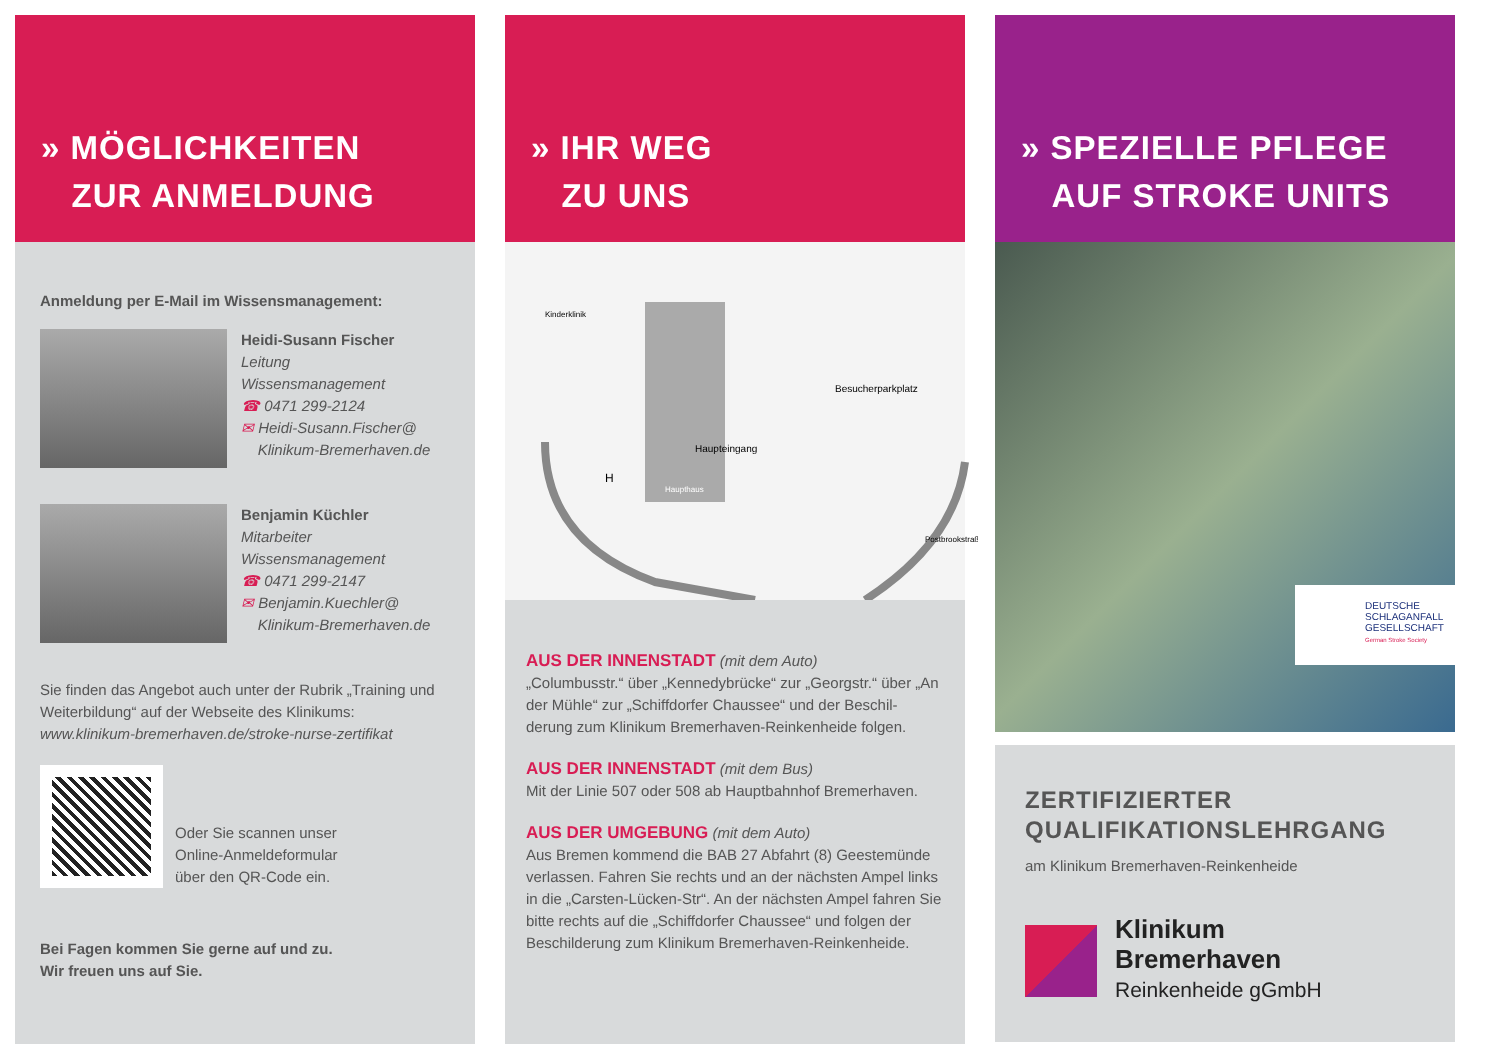» MÖGLICHKEITEN
ZUR ANMELDUNG
Anmeldung per E-Mail im Wissensmanagement:
Heidi-Susann Fischer
Leitung
Wissensmanagement
☎ 0471 299-2124
✉ Heidi-Susann.Fischer@
Klinikum-Bremerhaven.de
Benjamin Küchler
Mitarbeiter
Wissensmanagement
☎ 0471 299-2147
✉ Benjamin.Kuechler@
Klinikum-Bremerhaven.de
Sie finden das Angebot auch unter der Rubrik „Training und Weiterbildung“ auf der Webseite des Klinikums:
www.klinikum-bremerhaven.de/stroke-nurse-zertifikat
Oder Sie scannen unser
Online-Anmeldeformular
über den QR-Code ein.
Bei Fagen kommen Sie gerne auf und zu.
Wir freuen uns auf Sie.
» IHR WEG
ZU UNS
Haupteingang
Besucherparkplatz
Kinderklinik
Haupthaus
Postbrookstraße
H
AUS DER INNENSTADT (mit dem Auto)
„Columbusstr.“ über „Kennedybrücke“ zur „Georgstr.“ über „An der Mühle“ zur „Schiffdorfer Chaussee“ und der Beschil-derung zum Klinikum Bremerhaven-Reinkenheide folgen.
AUS DER INNENSTADT (mit dem Bus)
Mit der Linie 507 oder 508 ab Hauptbahnhof Bremerhaven.
AUS DER UMGEBUNG (mit dem Auto)
Aus Bremen kommend die BAB 27 Abfahrt (8) Geestemünde verlassen. Fahren Sie rechts und an der nächsten Ampel links in die „Carsten-Lücken-Str“. An der nächsten Ampel fahren Sie bitte rechts auf die „Schiffdorfer Chaussee“ und folgen der Beschilderung zum Klinikum Bremerhaven-Reinkenheide.
» SPEZIELLE PFLEGE
AUF STROKE UNITS
DEUTSCHE
SCHLAGANFALL
GESELLSCHAFT
German Stroke Society
ZERTIFIZIERTER
QUALIFIKATIONSLEHRGANG
am Klinikum Bremerhaven-Reinkenheide
Klinikum
Bremerhaven
Reinkenheide gGmbH